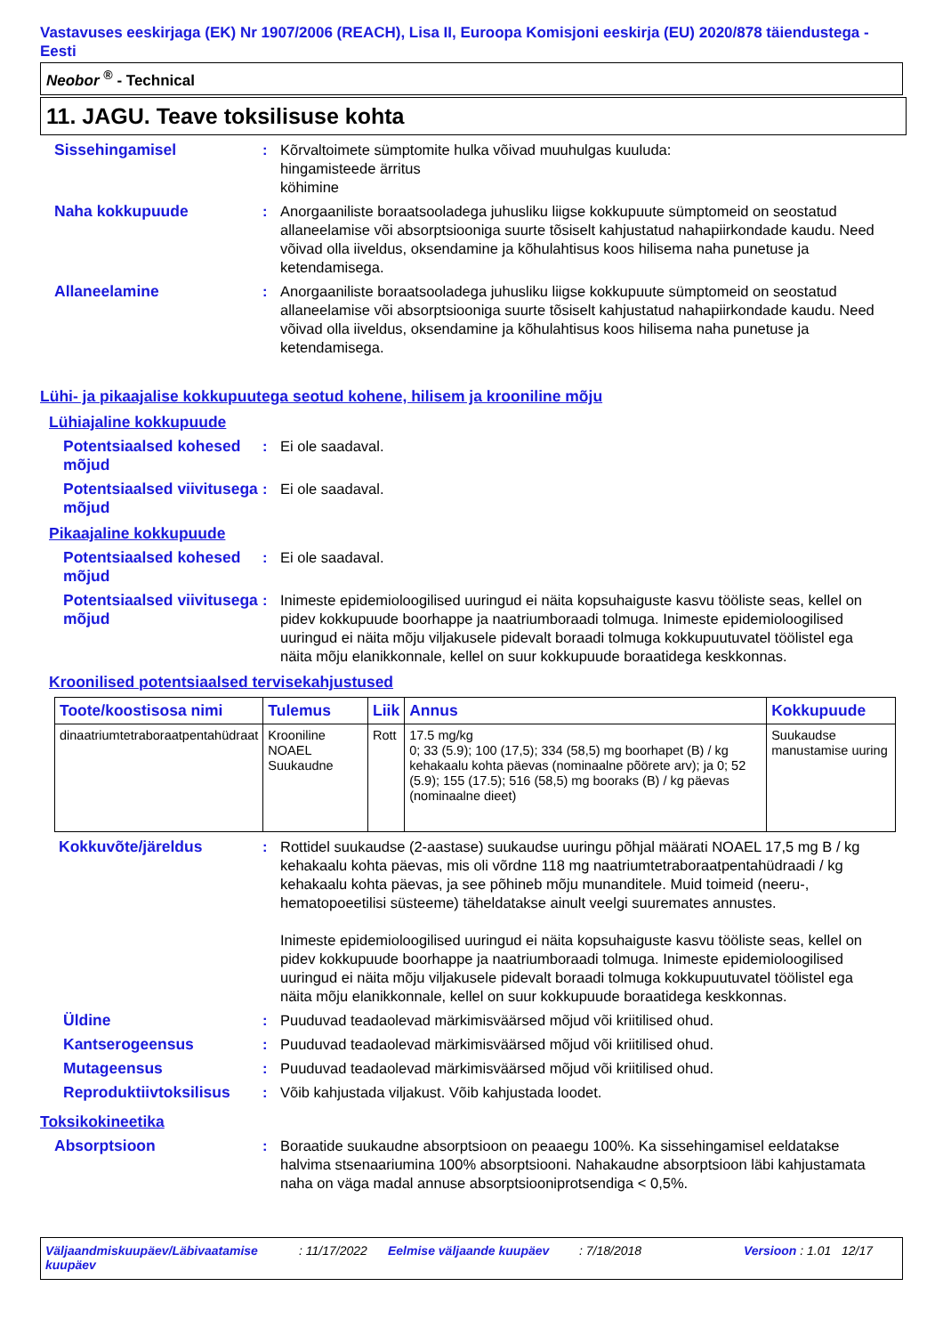Vastavuses eeskirjaga (EK) Nr 1907/2006 (REACH), Lisa II, Euroopa Komisjoni eeskirja (EU) 2020/878 täiendustega - Eesti
Neobor <sup>®</sup> - Technical
11. JAGU. Teave toksilisuse kohta
Sissehingamisel : Kõrvaltoimete sümptomite hulka võivad muuhulgas kuuluda:
hingamisteede ärritus
köhimine
Naha kokkupuude : Anorgaaniliste boraatsooladega juhusliku liigse kokkupuute sümptomeid on seostatud allaneelamise või absorptsiooniga suurte tõsiselt kahjustatud nahapiirkondade kaudu. Need võivad olla iiveldus, oksendamine ja kõhulahtisus koos hilisema naha punetuse ja ketendamisega.
Allaneelamine : Anorgaaniliste boraatsooladega juhusliku liigse kokkupuute sümptomeid on seostatud allaneelamise või absorptsiooniga suurte tõsiselt kahjustatud nahapiirkondade kaudu. Need võivad olla iiveldus, oksendamine ja kõhulahtisus koos hilisema naha punetuse ja ketendamisega.
Lühi- ja pikaajalise kokkupuutega seotud kohene, hilisem ja krooniline mõju
Lühiajaline kokkupuude
Potentsiaalsed kohesed mõjud
: Ei ole saadaval.
Potentsiaalsed viivitusega mõjud
: Ei ole saadaval.
Pikaajaline kokkupuude
Potentsiaalsed kohesed mõjud
: Ei ole saadaval.
Potentsiaalsed viivitusega mõjud
: Inimeste epidemioloogilised uuringud ei näita kopsuhaiguste kasvu tööliste seas, kellel on pidev kokkupuude boorhappe ja naatriumboraadi tolmuga. Inimeste epidemioloogilised uuringud ei näita mõju viljakusele pidevalt boraadi tolmuga kokkupuutuvatel töölistel ega näita mõju elanikkonnale, kellel on suur kokkupuude boraatidega keskkonnas.
Kroonilised potentsiaalsed tervisekahjustused
| Toote/koostisosa nimi | Tulemus | Liik | Annus | Kokkupuude |
| --- | --- | --- | --- | --- |
| dinaatriumtetraboraatpentahüdraat | Krooniline NOAEL Suukaudne | Rott | 17.5 mg/kg 0; 33 (5.9); 100 (17,5); 334 (58,5) mg boorhapet (B) / kg kehakaalu kohta päevas (nominaalne põörete arv); ja 0; 52 (5.9); 155 (17.5); 516 (58,5) mg booraks (B) / kg päevas (nominaalne dieet) | Suukaudse manustamise uuring |
Kokkuvõte/järeldus : Rottidel suukaudse (2-aastase) suukaudse uuringu põhjal määrati NOAEL 17,5 mg B / kg kehakaalu kohta päevas, mis oli võrdne 118 mg naatriumtetraboraatpentahüdraadi / kg kehakaalu kohta päevas, ja see põhineb mõju munanditele. Muid toimeid (neeru-, hematopoeetilisi süsteeme) täheldatakse ainult veelgi suuremates annustes.
Inimeste epidemioloogilised uuringud ei näita kopsuhaiguste kasvu tööliste seas, kellel on pidev kokkupuude boorhappe ja naatriumboraadi tolmuga. Inimeste epidemioloogilised uuringud ei näita mõju viljakusele pidevalt boraadi tolmuga kokkupuutuvatel töölistel ega näita mõju elanikkonnale, kellel on suur kokkupuude boraatidega keskkonnas.
Üldine : Puuduvad teadaolevad märkimisväärsed mõjud või kriitilised ohud.
Kantserogeensus : Puuduvad teadaolevad märkimisväärsed mõjud või kriitilised ohud.
Mutageensus : Puuduvad teadaolevad märkimisväärsed mõjud või kriitilised ohud.
Reproduktiivtoksilisus
: Võib kahjustada viljakust. Võib kahjustada loodet.
Toksikokineetika
Absorptsioon : Boraatide suukaudne absorptsioon on peaaegu 100%. Ka sissehingamisel eeldatakse halvima stsenaariumina 100% absorptsiooni. Nahakaudne absorptsioon läbi kahjustamata naha on väga madal annuse absorptsiooniprotsendiga < 0,5%.
Väljaandmiskuupäev/Läbivaatamise kuupäev
: 11/17/2022
Eelmise väljaande kuupäev : 7/18/2018 Versioon : 1.01
12/17